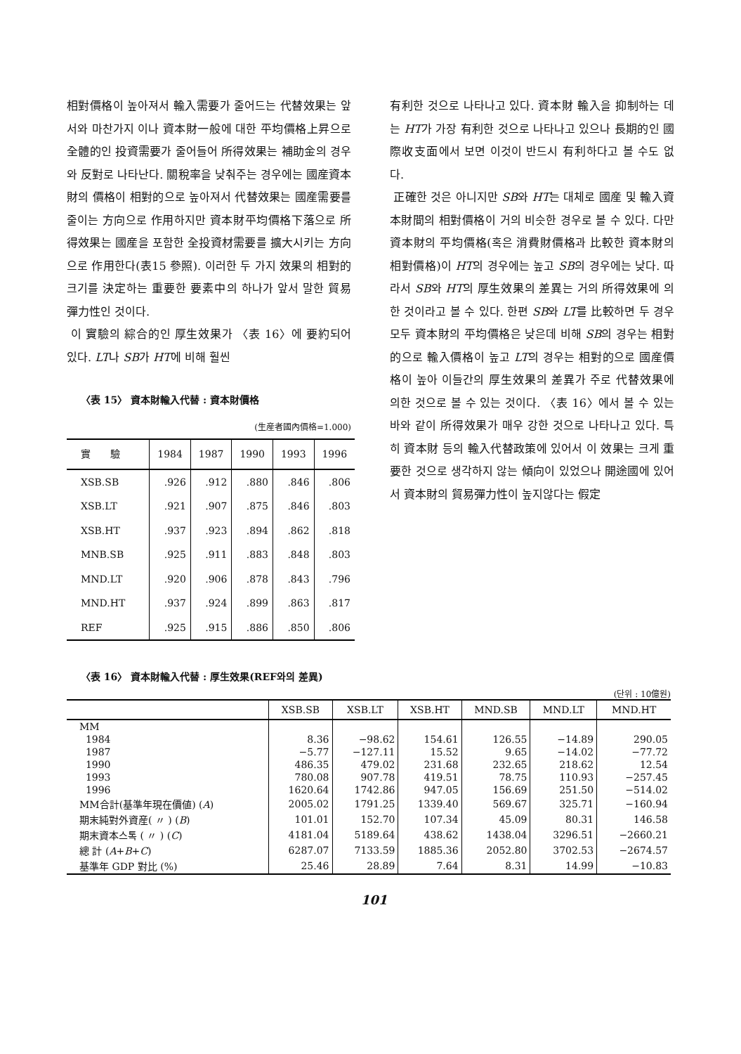相對價格이 높아져서 輸入需要가 줄어드는 代替效果는 앞서와 마찬가지 이나 資本財一般에 대한 平均價格上昇으로 全體的인 投資需要가 줄어들어 所得效果는 補助金의 경우와 反對로 나타난다. 關稅率을 낮춰주는 경우에는 國産資本財의 價格이 相對的으로 높아져서 代替效果는 國産需要를 줄이는 方向으로 作用하지만 資本財平均價格下落으로 所得效果는 國産을 포함한 全投資材需要를 擴大시키는 方向으로 作用한다(表15 參照). 이러한 두 가지 效果의 相對的 크기를 決定하는 重要한 要素中의 하나가 앞서 말한 貿易彈力性인 것이다.
이 實驗의 綜合的인 厚生效果가 〈表 16〉에 要約되어 있다. LT나 SB가 HT에 비해 훨씬
〈表 15〉 資本財輸入代替 : 資本財價格
(生産者國內價格=1.000)
| 實 驗 | 1984 | 1987 | 1990 | 1993 | 1996 |
| --- | --- | --- | --- | --- | --- |
| XSB.SB | .926 | .912 | .880 | .846 | .806 |
| XSB.LT | .921 | .907 | .875 | .846 | .803 |
| XSB.HT | .937 | .923 | .894 | .862 | .818 |
| MNB.SB | .925 | .911 | .883 | .848 | .803 |
| MND.LT | .920 | .906 | .878 | .843 | .796 |
| MND.HT | .937 | .924 | .899 | .863 | .817 |
| REF | .925 | .915 | .886 | .850 | .806 |
有利한 것으로 나타나고 있다. 資本財 輸入을 抑制하는 데는 HT가 가장 有利한 것으로 나타나고 있으나 長期的인 國際收支面에서 보면 이것이 반드시 有利하다고 볼 수도 없다.
正確한 것은 아니지만 SB와 HT는 대체로 國産 및 輸入資本財間의 相對價格이 거의 비슷한 경우로 볼 수 있다. 다만 資本財의 平均價格(혹은 消費財價格과 比較한 資本財의 相對價格)이 HT의 경우에는 높고 SB의 경우에는 낮다. 따라서 SB와 HT의 厚生效果의 差異는 거의 所得效果에 의한 것이라고 볼 수 있다. 한편 SB와 LT를 比較하면 두 경우 모두 資本財의 平均價格은 낮은데 비해 SB의 경우는 相對的으로 輸入價格이 높고 LT의 경우는 相對的으로 國産價格이 높아 이들간의 厚生效果의 差異가 주로 代替效果에 의한 것으로 볼 수 있는 것이다. 〈表 16〉에서 볼 수 있는 바와 같이 所得效果가 매우 강한 것으로 나타나고 있다. 특히 資本財 등의 輸入代替政策에 있어서 이 效果는 크게 重要한 것으로 생각하지 않는 傾向이 있었으나 開途國에 있어서 資本財의 貿易彈力性이 높지않다는 假定
〈表 16〉 資本財輸入代替 : 厚生效果(REF와의 差異)
(단위 : 10億원)
| | XSB.SB | XSB.LT | XSB.HT | MND.SB | MND.LT | MND.HT |
| --- | --- | --- | --- | --- | --- | --- |
| MM | | | | | | |
| 1984 | 8.36 | −98.62 | 154.61 | 126.55 | −14.89 | 290.05 |
| 1987 | −5.77 | −127.11 | 15.52 | 9.65 | −14.02 | −77.72 |
| 1990 | 486.35 | 479.02 | 231.68 | 232.65 | 218.62 | 12.54 |
| 1993 | 780.08 | 907.78 | 419.51 | 78.75 | 110.93 | −257.45 |
| 1996 | 1620.64 | 1742.86 | 947.05 | 156.69 | 251.50 | −514.02 |
| MM合計(基準年現在價値) ( A ) | 2005.02 | 1791.25 | 1339.40 | 569.67 | 325.71 | −160.94 |
| 期末純對外資産( 〃 ) ( B ) | 101.01 | 152.70 | 107.34 | 45.09 | 80.31 | 146.58 |
| 期末資本스톡 ( 〃 ) ( C ) | 4181.04 | 5189.64 | 438.62 | 1438.04 | 3296.51 | −2660.21 |
| 總 計 ( A + B + C ) | 6287.07 | 7133.59 | 1885.36 | 2052.80 | 3702.53 | −2674.57 |
| 基準年 GDP 對比 (%) | 25.46 | 28.89 | 7.64 | 8.31 | 14.99 | −10.83 |
101